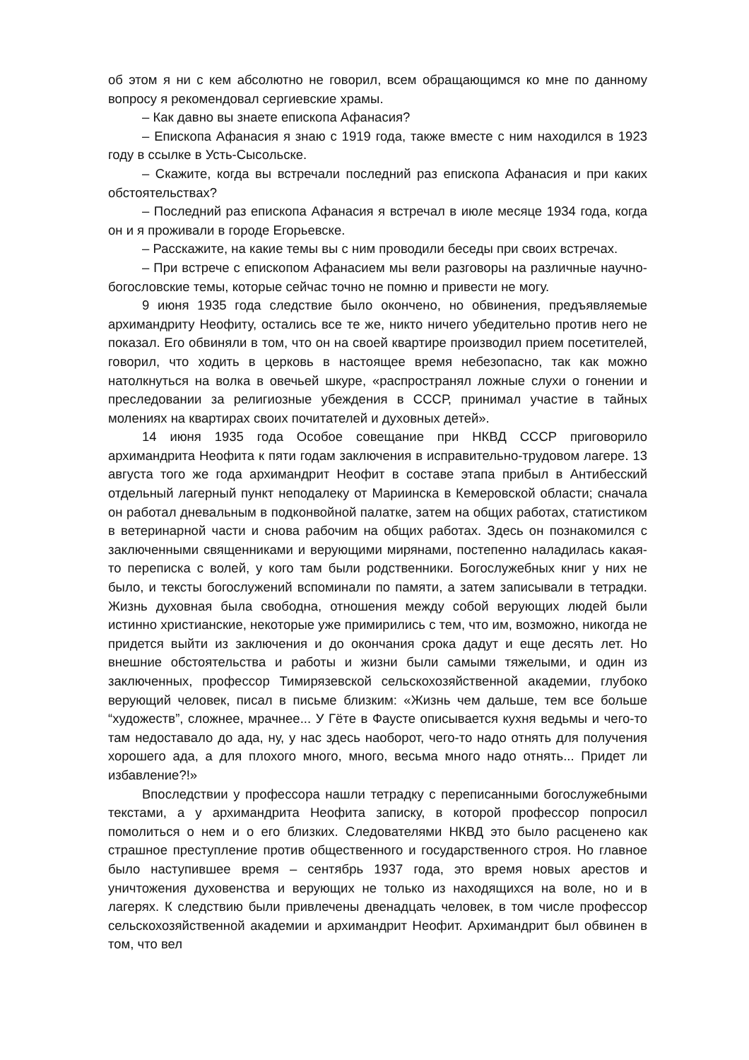об этом я ни с кем абсолютно не говорил, всем обращающимся ко мне по данному вопросу я рекомендовал сергиевские храмы.
– Как давно вы знаете епископа Афанасия?
– Епископа Афанасия я знаю с 1919 года, также вместе с ним находился в 1923 году в ссылке в Усть-Сысольске.
– Скажите, когда вы встречали последний раз епископа Афанасия и при каких обстоятельствах?
– Последний раз епископа Афанасия я встречал в июле месяце 1934 года, когда он и я проживали в городе Егорьевске.
– Расскажите, на какие темы вы с ним проводили беседы при своих встречах.
– При встрече с епископом Афанасием мы вели разговоры на различные научно-богословские темы, которые сейчас точно не помню и привести не могу.
9 июня 1935 года следствие было окончено, но обвинения, предъявляемые архимандриту Неофиту, остались все те же, никто ничего убедительно против него не показал. Его обвиняли в том, что он на своей квартире производил прием посетителей, говорил, что ходить в церковь в настоящее время небезопасно, так как можно натолкнуться на волка в овечьей шкуре, «распространял ложные слухи о гонении и преследовании за религиозные убеждения в СССР, принимал участие в тайных молениях на квартирах своих почитателей и духовных детей».
14 июня 1935 года Особое совещание при НКВД СССР приговорило архимандрита Неофита к пяти годам заключения в исправительно-трудовом лагере. 13 августа того же года архимандрит Неофит в составе этапа прибыл в Антибесский отдельный лагерный пункт неподалеку от Мариинска в Кемеровской области; сначала он работал дневальным в подконвойной палатке, затем на общих работах, статистиком в ветеринарной части и снова рабочим на общих работах. Здесь он познакомился с заключенными священниками и верующими мирянами, постепенно наладилась какая-то переписка с волей, у кого там были родственники. Богослужебных книг у них не было, и тексты богослужений вспоминали по памяти, а затем записывали в тетрадки. Жизнь духовная была свободна, отношения между собой верующих людей были истинно христианские, некоторые уже примирились с тем, что им, возможно, никогда не придется выйти из заключения и до окончания срока дадут и еще десять лет. Но внешние обстоятельства и работы и жизни были самыми тяжелыми, и один из заключенных, профессор Тимирязевской сельскохозяйственной академии, глубоко верующий человек, писал в письме близким: «Жизнь чем дальше, тем все больше “художеств”, сложнее, мрачнее... У Гёте в Фаусте описывается кухня ведьмы и чего-то там недоставало до ада, ну, у нас здесь наоборот, чего-то надо отнять для получения хорошего ада, а для плохого много, много, весьма много надо отнять... Придет ли избавление?!»
Впоследствии у профессора нашли тетрадку с переписанными богослужебными текстами, а у архимандрита Неофита записку, в которой профессор попросил помолиться о нем и о его близких. Следователями НКВД это было расценено как страшное преступление против общественного и государственного строя. Но главное было наступившее время – сентябрь 1937 года, это время новых арестов и уничтожения духовенства и верующих не только из находящихся на воле, но и в лагерях. К следствию были привлечены двенадцать человек, в том числе профессор сельскохозяйственной академии и архимандрит Неофит. Архимандрит был обвинен в том, что вел